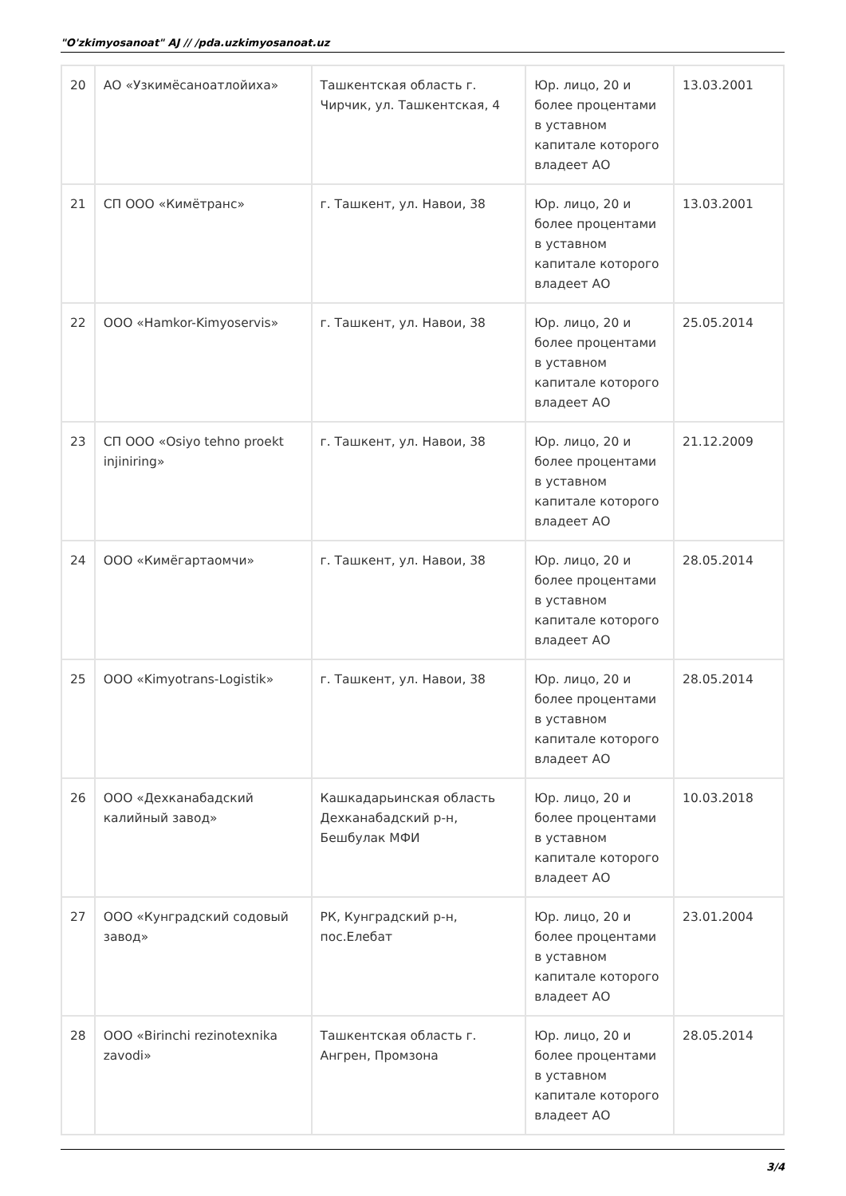"O'zkimyosanoat" AJ // /pda.uzkimyosanoat.uz
| 20 | АО «Узкимёсаноатлойиха» | Ташкентская область г. Чирчик, ул. Ташкентская, 4 | Юр. лицо, 20 и более процентами в уставном капитале которого владеет АО | 13.03.2001 |
| 21 | СП ООО «Кимётранс» | г. Ташкент, ул. Навои, 38 | Юр. лицо, 20 и более процентами в уставном капитале которого владеет АО | 13.03.2001 |
| 22 | ООО «Hamkor-Kimyoservis» | г. Ташкент, ул. Навои, 38 | Юр. лицо, 20 и более процентами в уставном капитале которого владеет АО | 25.05.2014 |
| 23 | СП ООО «Osiyo tehno proekt injiniring» | г. Ташкент, ул. Навои, 38 | Юр. лицо, 20 и более процентами в уставном капитале которого владеет АО | 21.12.2009 |
| 24 | ООО «Кимёгартаомчи» | г. Ташкент, ул. Навои, 38 | Юр. лицо, 20 и более процентами в уставном капитале которого владеет АО | 28.05.2014 |
| 25 | ООО «Kimyotrans-Logistik» | г. Ташкент, ул. Навои, 38 | Юр. лицо, 20 и более процентами в уставном капитале которого владеет АО | 28.05.2014 |
| 26 | ООО «Дехканабадский калийный завод» | Кашкадарьинская область Дехканабадский р-н, Бешбулак МФИ | Юр. лицо, 20 и более процентами в уставном капитале которого владеет АО | 10.03.2018 |
| 27 | ООО «Кунградский содовый завод» | РК, Кунградский р-н, пос.Елебат | Юр. лицо, 20 и более процентами в уставном капитале которого владеет АО | 23.01.2004 |
| 28 | ООО «Birinchi rezinotexnika zavodi» | Ташкентская область г. Ангрен, Промзона | Юр. лицо, 20 и более процентами в уставном капитале которого владеет АО | 28.05.2014 |
3/4